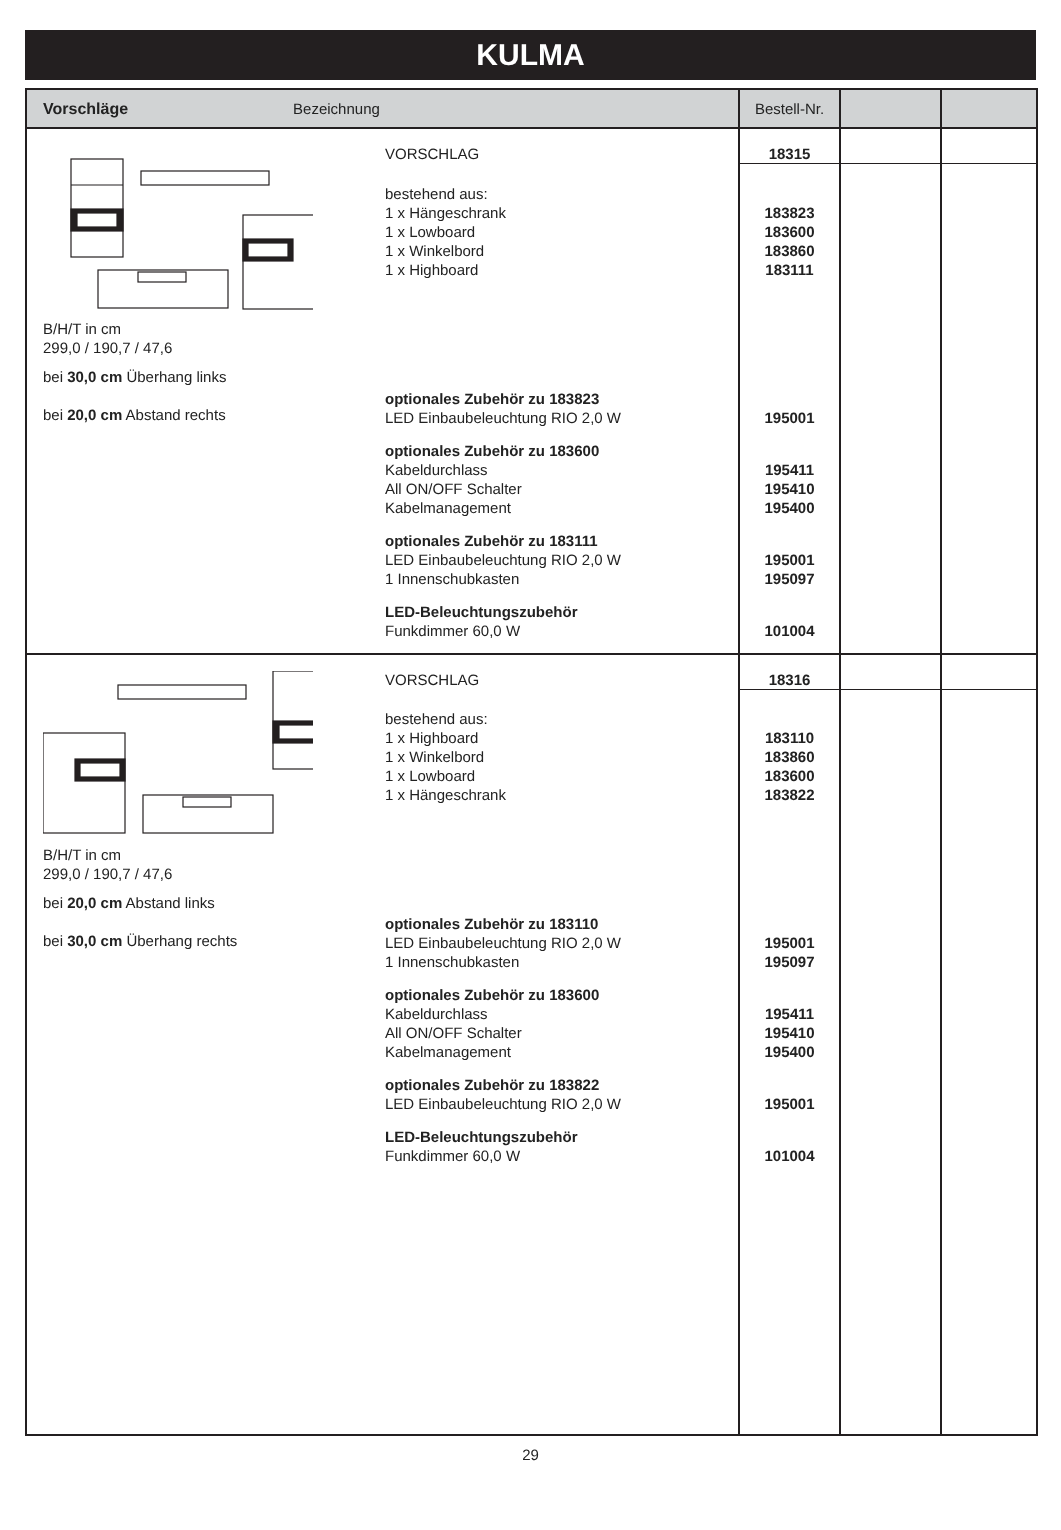KULMA
| Vorschläge Bezeichnung | | Bestell-Nr. | | |
| --- | --- | --- | --- | --- |
| B/H/T in cm 299,0 / 190,7 / 47,6 bei 30,0 cm Überhang links bei 20,0 cm Abstand rechts | | | | |
| | VORSCHLAG | 18315 | | |
| | bestehend aus: | | | |
| | 1 x Hängeschrank | 183823 | | |
| | 1 x Lowboard | 183600 | | |
| | 1 x Winkelbord | 183860 | | |
| | 1 x Highboard | 183111 | | |
| | optionales Zubehör zu 183823 | | | |
| | LED Einbaubeleuchtung RIO 2,0 W | 195001 | | |
| | optionales Zubehör zu 183600 | | | |
| | Kabeldurchlass | 195411 | | |
| | All ON/OFF Schalter | 195410 | | |
| | Kabelmanagement | 195400 | | |
| | optionales Zubehör zu 183111 | | | |
| | LED Einbaubeleuchtung RIO 2,0 W | 195001 | | |
| | 1 Innenschubkasten | 195097 | | |
| | LED-Beleuchtungszubehör | | | |
| | Funkdimmer 60,0 W | 101004 | | |
| B/H/T in cm 299,0 / 190,7 / 47,6 bei 20,0 cm Abstand links bei 30,0 cm Überhang rechts | | | | |
| | VORSCHLAG | 18316 | | |
| | bestehend aus: | | | |
| | 1 x Highboard | 183110 | | |
| | 1 x Winkelbord | 183860 | | |
| | 1 x Lowboard | 183600 | | |
| | 1 x Hängeschrank | 183822 | | |
| | optionales Zubehör zu 183110 | | | |
| | LED Einbaubeleuchtung RIO 2,0 W | 195001 | | |
| | 1 Innenschubkasten | 195097 | | |
| | optionales Zubehör zu 183600 | | | |
| | Kabeldurchlass | 195411 | | |
| | All ON/OFF Schalter | 195410 | | |
| | Kabelmanagement | 195400 | | |
| | optionales Zubehör zu 183822 | | | |
| | LED Einbaubeleuchtung RIO 2,0 W | 195001 | | |
| | LED-Beleuchtungszubehör | | | |
| | Funkdimmer 60,0 W | 101004 | | |
29